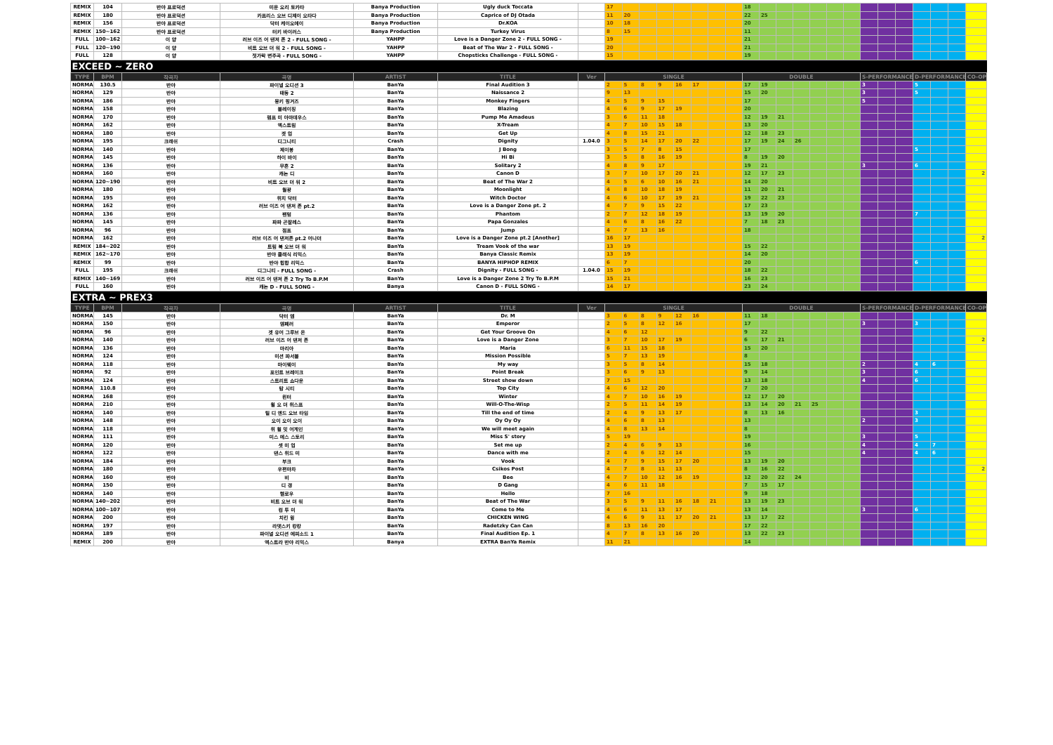| REMIX | 104 | 반야 프로덕션 | 미운 오리 토카타 | Banya Production | Ugly duck Toccata | | 17 | | | | | | | | 18 | | | | | | | | | | | | | |
| REMIX | 180 | 반야 프로덕션 | 카프리스 오브 디제이 오타다 | Banya Production | Caprice of DJ Otada | | 11 | 20 | | | | | | | 22 | 25 | | | | | | | | | | | | |
| REMIX | 156 | 반야 프로덕션 | 닥터 케이오에이 | Banya Production | Dr.KOA | | 10 | 18 | | | | | | | 20 | | | | | | | | | | | | | |
| REMIX | 150~162 | 반야 프로덕션 | 터키 바이러스 | Banya Production | Turkey Virus | | 8 | 15 | | | | | | | 11 | | | | | | | | | | | | | |
| FULL | 100~162 | 이 얍 | 러브 이즈 어 댄저 존 2 - FULL SONG - | YAHPP | Love is a Danger Zone 2 - FULL SONG - | | 19 | | | | | | | | 21 | | | | | | | | | | | | | |
| FULL | 120~190 | 이 얍 | 비트 오브 더 워 2 - FULL SONG - | YAHPP | Beat of The War 2 - FULL SONG - | | 20 | | | | | | | | 21 | | | | | | | | | | | | | |
| FULL | 128 | 이 얍 | 젓가락 변주곡 - FULL SONG - | YAHPP | Chopsticks Challenge - FULL SONG - | | 15 | | | | | | | | 19 | | | | | | | | | | | | | |
| EXCEED ~ ZERO | | | | | | | | | | | | | | | | | | | | | | | | | | | | |
| TYPE | BPM | 작곡자 | 곡명 | ARTIST | TITLE | Ver | SINGLE | | | | | | | | DOUBLE | | | | | | | S-PERFORMANCE | | | D-PERFORMANCE | | | CO-OP |
| NORMAL | 130.5 | 반야 | 파이널 오디션 3 | BanYa | Final Audition 3 | | 2 | 5 | 8 | 9 | 16 | 17 | | | 17 | 19 | | | | | | 3 | | | 5 | | | |
| NORMAL | 129 | 반야 | 태동 2 | BanYa | Naissance 2 | | 9 | 13 | | | | | | | 15 | 20 | | | | | | 3 | | | 5 | | | |
| NORMAL | 186 | 반야 | 몽키 핑거즈 | BanYa | Monkey Fingers | | 4 | 5 | 9 | 15 | | | | | 17 | | | | | | | 5 | | | | | | |
| NORMAL | 158 | 반야 | 블레이징 | BanYa | Blazing | | 4 | 6 | 9 | 17 | 19 | | | | 20 | | | | | | | | | | | | | |
| NORMAL | 170 | 반야 | 펌프 미 아마데우스 | BanYa | Pump Me Amadeus | | 3 | 6 | 11 | 18 | | | | | 12 | 19 | 21 | | | | | | | | | | | |
| NORMAL | 162 | 반야 | 엑스트림 | BanYa | X-Tream | | 4 | 7 | 10 | 15 | 18 | | | | 13 | 20 | | | | | | | | | | | | |
| NORMAL | 180 | 반야 | 겟 업 | BanYa | Get Up | | 4 | 8 | 15 | 21 | | | | | 12 | 18 | 23 | | | | | | | | | | | |
| NORMAL | 195 | 크래쉬 | 디그니티 | Crash | Dignity | 1.04.0 | 3 | 5 | 14 | 17 | 20 | 22 | | | 17 | 19 | 24 | 26 | | | | | | | | | | |
| NORMAL | 140 | 반야 | 제이봉 | BanYa | J Bong | | 3 | 5 | 7 | 8 | 15 | | | | 17 | | | | | | | | | | 5 | | | |
| NORMAL | 145 | 반야 | 하이 바이 | BanYa | Hi Bi | | 3 | 5 | 8 | 16 | 19 | | | | 8 | 19 | 20 | | | | | | | | | | | |
| NORMAL | 136 | 반야 | 무혼 2 | BanYa | Solitary 2 | | 4 | 8 | 9 | 17 | | | | | 19 | 21 | | | | | | 3 | | | 6 | | | |
| NORMAL | 160 | 반야 | 캐논 디 | BanYa | Canon D | | 3 | 7 | 10 | 17 | 20 | 21 | | | 12 | 17 | 23 | | | | | | | | | | | 2 |
| NORMAL | 120~190 | 반야 | 비트 오브 더 워 2 | BanYa | Beat of The War 2 | | 4 | 5 | 6 | 10 | 16 | 21 | | | 14 | 20 | | | | | | | | | | | | |
| NORMAL | 180 | 반야 | 월광 | BanYa | Moonlight | | 4 | 8 | 10 | 18 | 19 | | | | 11 | 20 | 21 | | | | | | | | | | | |
| NORMAL | 195 | 반야 | 위치 닥터 | BanYa | Witch Doctor | | 4 | 6 | 10 | 17 | 19 | 21 | | | 19 | 22 | 23 | | | | | | | | | | | |
| NORMAL | 162 | 반야 | 러브 이즈 어 댄저 존 pt.2 | BanYa | Love is a Danger Zone pt. 2 | | 4 | 7 | 9 | 15 | 22 | | | | 17 | 23 | | | | | | | | | | | | |
| NORMAL | 136 | 반야 | 팬텀 | BanYa | Phantom | | 2 | 7 | 12 | 18 | 19 | | | | 13 | 19 | 20 | | | | | | | | 7 | | | |
| NORMAL | 145 | 반야 | 파파 곤잘레스 | BanYa | Papa Gonzales | | 4 | 6 | 8 | 16 | 22 | | | | 7 | 18 | 23 | | | | | | | | | | | |
| NORMAL | 96 | 반야 | 점프 | BanYa | Jump | | 4 | 7 | 13 | 16 | | | | | 18 | | | | | | | | | | | | | |
| NORMAL | 162 | 반야 | 러브 이즈 어 댄저존 pt.2 어나더 | BanYa | Love is a Danger Zone pt.2 [Another] | | 16 | 17 | | | | | | | | | | | | | | | | | | | | 2 |
| REMIX | 184~202 | 반야 | 트림 북 오브 더 워 | BanYa | Tream Vook of the war | | 13 | 19 | | | | | | | 15 | 22 | | | | | | | | | | | | |
| REMIX | 162~170 | 반야 | 반야 클래식 리믹스 | BanYa | Banya Classic Remix | | 13 | 19 | | | | | | | 14 | 20 | | | | | | | | | | | | |
| REMIX | 99 | 반야 | 반야 힙합 리믹스 | BanYa | BANYA HIPHOP REMIX | | 6 | 7 | | | | | | | 20 | | | | | | | | | | 6 | | | |
| FULL | 195 | 크래쉬 | 디그니티 - FULL SONG - | Crash | Dignity - FULL SONG - | 1.04.0 | 15 | 19 | | | | | | | 18 | 22 | | | | | | | | | | | | |
| REMIX | 140~169 | 반야 | 러브 이즈 어 댄저 존 2 Try To B.P.M | BanYa | Love is a Danger Zone 2 Try To B.P.M | | 15 | 21 | | | | | | | 16 | 23 | | | | | | | | | | | | |
| FULL | 160 | 반야 | 캐논 D - FULL SONG - | Banya | Canon D - FULL SONG - | | 14 | 17 | | | | | | | 23 | 24 | | | | | | | | | | | | |
| EXTRA ~ PREX3 | | | | | | | | | | | | | | | | | | | | | | | | | | | | |
| TYPE | BPM | 작곡자 | 곡명 | ARTIST | TITLE | Ver | SINGLE | | | | | | | | DOUBLE | | | | | | | S-PERFORMANCE | | | D-PERFORMANCE | | | CO-OP |
| NORMAL | 145 | 반야 | 닥터 엠 | BanYa | Dr. M | | 3 | 6 | 8 | 9 | 12 | 16 | | | 11 | 18 | | | | | | | | | | | | |
| NORMAL | 150 | 반야 | 엠페러 | BanYa | Emperor | | 2 | 5 | 8 | 12 | 16 | | | | 17 | | | | | | | 3 | | | 3 | | | |
| NORMAL | 96 | 반야 | 겟 유어 그루브 온 | BanYa | Get Your Groove On | | 4 | 6 | 12 | | | | | | 9 | 22 | | | | | | | | | | | | |
| NORMAL | 140 | 반야 | 러브 이즈 어 댄저 존 | BanYa | Love is a Danger Zone | | 3 | 7 | 10 | 17 | 19 | | | | 6 | 17 | 21 | | | | | | | | | | | 2 |
| NORMAL | 136 | 반야 | 마리아 | BanYa | Maria | | 6 | 11 | 15 | 18 | | | | | 15 | 20 | | | | | | | | | | | | |
| NORMAL | 124 | 반야 | 미션 파서블 | BanYa | Mission Possible | | 5 | 7 | 13 | 19 | | | | | 8 | | | | | | | | | | | | | |
| NORMAL | 118 | 반야 | 마이웨이 | BanYa | My way | | 3 | 5 | 8 | 14 | | | | | 15 | 18 | | | | | | 2 | | | 4 | 6 | | |
| NORMAL | 92 | 반야 | 포인트 브레이크 | BanYa | Point Break | | 3 | 6 | 9 | 13 | | | | | 9 | 14 | | | | | | 3 | | | 6 | | | |
| NORMAL | 124 | 반야 | 스트리트 쇼다운 | BanYa | Street show down | | 7 | 15 | | | | | | | 13 | 18 | | | | | | 4 | | | 6 | | | |
| NORMAL | 110.8 | 반야 | 탑 시티 | BanYa | Top City | | 4 | 6 | 12 | 20 | | | | | 7 | 20 | | | | | | | | | | | | |
| NORMAL | 168 | 반야 | 윈터 | BanYa | Winter | | 4 | 7 | 10 | 16 | 19 | | | | 12 | 17 | 20 | | | | | | | | | | | |
| NORMAL | 210 | 반야 | 윌 오 더 위스프 | BanYa | Will-O-The-Wisp | | 2 | 5 | 11 | 14 | 19 | | | | 13 | 14 | 20 | 21 | 25 | | | | | | | | | |
| NORMAL | 140 | 반야 | 틸 디 엔드 오브 타임 | BanYa | Till the end of time | | 2 | 4 | 9 | 13 | 17 | | | | 8 | 13 | 16 | | | | | | | | 3 | | | |
| NORMAL | 148 | 반야 | 오이 오이 오이 | BanYa | Oy Oy Oy | | 4 | 6 | 8 | 13 | | | | | 13 | | | | | | | 2 | | | 3 | | | |
| NORMAL | 118 | 반야 | 위 윌 밋 어게인 | BanYa | We will meet again | | 4 | 8 | 13 | 14 | | | | | 8 | | | | | | | | | | | | | |
| NORMAL | 111 | 반야 | 미스 에스 스토리 | BanYa | Miss S' story | | 5 | 19 | | | | | | | 19 | | | | | | | 3 | | | 5 | | | |
| NORMAL | 120 | 반야 | 셋 미 업 | BanYa | Set me up | | 2 | 4 | 6 | 9 | 13 | | | | 16 | | | | | | | 4 | | | 4 | 7 | | |
| NORMAL | 122 | 반야 | 댄스 위드 미 | BanYa | Dance with me | | 2 | 4 | 6 | 12 | 14 | | | | 15 | | | | | | | 4 | | | 4 | 6 | | |
| NORMAL | 184 | 반야 | 부크 | BanYa | Vook | | 4 | 7 | 9 | 15 | 17 | 20 | | | 13 | 19 | 20 | | | | | | | | | | | |
| NORMAL | 180 | 반야 | 우편마차 | BanYa | Csikos Post | | 4 | 7 | 8 | 11 | 13 | | | | 8 | 16 | 22 | | | | | | | | | | | 2 |
| NORMAL | 160 | 반야 | 비 | BanYa | Bee | | 4 | 7 | 10 | 12 | 16 | 19 | | | 12 | 20 | 22 | 24 | | | | | | | | | | |
| NORMAL | 150 | 반야 | 디 갱 | BanYa | D Gang | | 4 | 6 | 11 | 18 | | | | | 7 | 15 | 17 | | | | | | | | | | | |
| NORMAL | 140 | 반야 | 헬로우 | BanYa | Hello | | 7 | 16 | | | | | | | 9 | 18 | | | | | | | | | | | | |
| NORMAL | 140~202 | 반야 | 비트 오브 더 워 | BanYa | Beat of The War | | 3 | 5 | 9 | 11 | 16 | 18 | 21 | | 13 | 19 | 23 | | | | | | | | | | | |
| NORMAL | 100~107 | 반야 | 컴 투 미 | BanYa | Come to Me | | 4 | 6 | 11 | 13 | 17 | | | | 13 | 14 | | | | | | 3 | | | 6 | | | |
| NORMAL | 200 | 반야 | 치킨 윙 | BanYa | CHICKEN WING | | 4 | 6 | 9 | 11 | 17 | 20 | 21 | | 13 | 17 | 22 | | | | | | | | | | | |
| NORMAL | 197 | 반야 | 라뎃스키 캉캉 | BanYa | Radetzky Can Can | | 8 | 13 | 16 | 20 | | | | | 17 | 22 | | | | | | | | | | | | |
| NORMAL | 189 | 반야 | 파이널 오디션 에피소드 1 | BanYa | Final Audition Ep. 1 | | 4 | 7 | 8 | 13 | 16 | 20 | | | 13 | 22 | 23 | | | | | | | | | | | |
| REMIX | 200 | 반야 | 엑스트라 반야 리믹스 | Banya | EXTRA BanYa Remix | | 11 | 21 | | | | | | | 14 | | | | | | | | | | | | | |